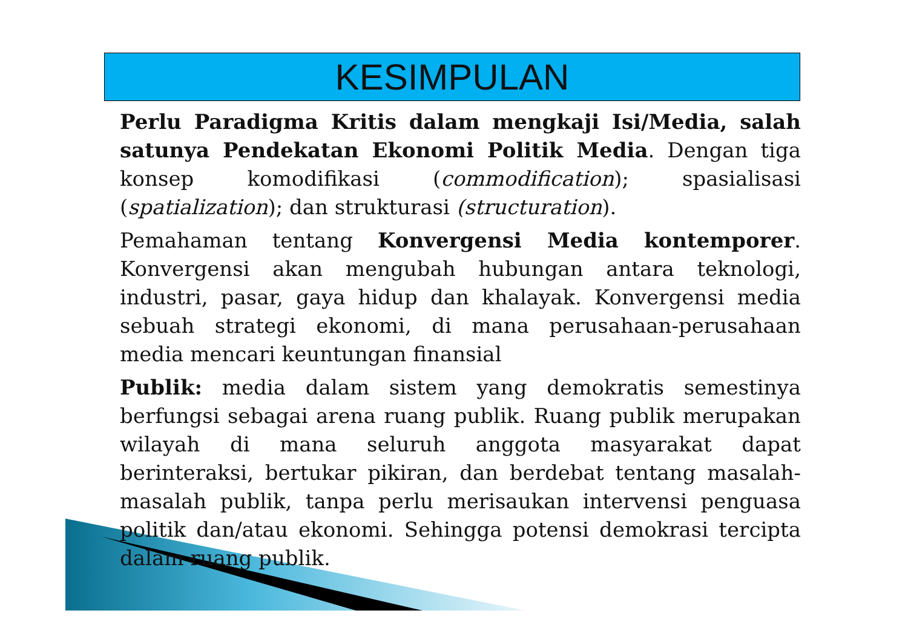KESIMPULAN
Perlu Paradigma Kritis dalam mengkaji Isi/Media, salah satunya Pendekatan Ekonomi Politik Media. Dengan tiga konsep komodifikasi (commodification); spasialisasi (spatialization); dan strukturasi (structuration).
Pemahaman tentang Konvergensi Media kontemporer. Konvergensi akan mengubah hubungan antara teknologi, industri, pasar, gaya hidup dan khalayak. Konvergensi media sebuah strategi ekonomi, di mana perusahaan-perusahaan media mencari keuntungan finansial
Publik: media dalam sistem yang demokratis semestinya berfungsi sebagai arena ruang publik. Ruang publik merupakan wilayah di mana seluruh anggota masyarakat dapat berinteraksi, bertukar pikiran, dan berdebat tentang masalah-masalah publik, tanpa perlu merisaukan intervensi penguasa politik dan/atau ekonomi. Sehingga potensi demokrasi tercipta dalam ruang publik.